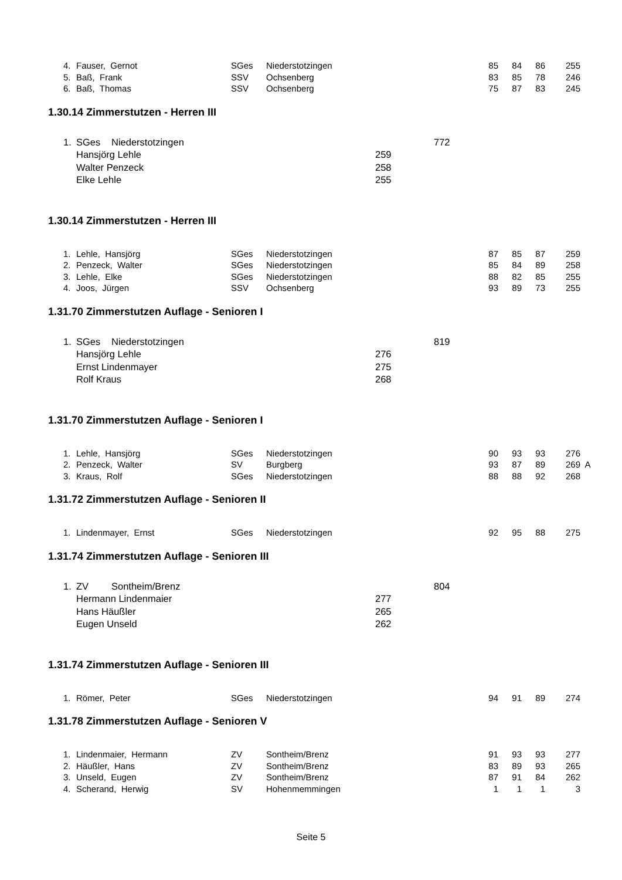| 4. | Fauser, Gernot | SGes | Niederstotzingen | 85 | 84 | 86 | 255 |
| 5. | Baß, Frank | SSV | Ochsenberg | 83 | 85 | 78 | 246 |
| 6. | Baß, Thomas | SSV | Ochsenberg | 75 | 87 | 83 | 245 |
1.30.14 Zimmerstutzen - Herren III
| 1. | SGes | Niederstotzingen | | 772 |
| | Hansjörg Lehle | | 259 | |
| | Walter Penzeck | | 258 | |
| | Elke Lehle | | 255 | |
1.30.14 Zimmerstutzen - Herren III
| 1. | Lehle, Hansjörg | SGes | Niederstotzingen | 87 | 85 | 87 | 259 |
| 2. | Penzeck, Walter | SGes | Niederstotzingen | 85 | 84 | 89 | 258 |
| 3. | Lehle, Elke | SGes | Niederstotzingen | 88 | 82 | 85 | 255 |
| 4. | Joos, Jürgen | SSV | Ochsenberg | 93 | 89 | 73 | 255 |
1.31.70 Zimmerstutzen Auflage - Senioren I
| 1. | SGes | Niederstotzingen | | 819 |
| | Hansjörg Lehle | | 276 | |
| | Ernst Lindenmayer | | 275 | |
| | Rolf Kraus | | 268 | |
1.31.70 Zimmerstutzen Auflage - Senioren I
| 1. | Lehle, Hansjörg | SGes | Niederstotzingen | 90 | 93 | 93 | 276 | |
| 2. | Penzeck, Walter | SV | Burgberg | 93 | 87 | 89 | 269 | A |
| 3. | Kraus, Rolf | SGes | Niederstotzingen | 88 | 88 | 92 | 268 | |
1.31.72 Zimmerstutzen Auflage - Senioren II
| 1. | Lindenmayer, Ernst | SGes | Niederstotzingen | 92 | 95 | 88 | 275 |
1.31.74 Zimmerstutzen Auflage - Senioren III
| 1. | ZV | Sontheim/Brenz | | 804 |
| | Hermann Lindenmaier | | 277 | |
| | Hans Häußler | | 265 | |
| | Eugen Unseld | | 262 | |
1.31.74 Zimmerstutzen Auflage - Senioren III
| 1. | Römer, Peter | SGes | Niederstotzingen | 94 | 91 | 89 | 274 |
1.31.78 Zimmerstutzen Auflage - Senioren V
| 1. | Lindenmaier, Hermann | ZV | Sontheim/Brenz | 91 | 93 | 93 | 277 |
| 2. | Häußler, Hans | ZV | Sontheim/Brenz | 83 | 89 | 93 | 265 |
| 3. | Unseld, Eugen | ZV | Sontheim/Brenz | 87 | 91 | 84 | 262 |
| 4. | Scherand, Herwig | SV | Hohenmemmingen | 1 | 1 | 1 | 3 |
Seite 5